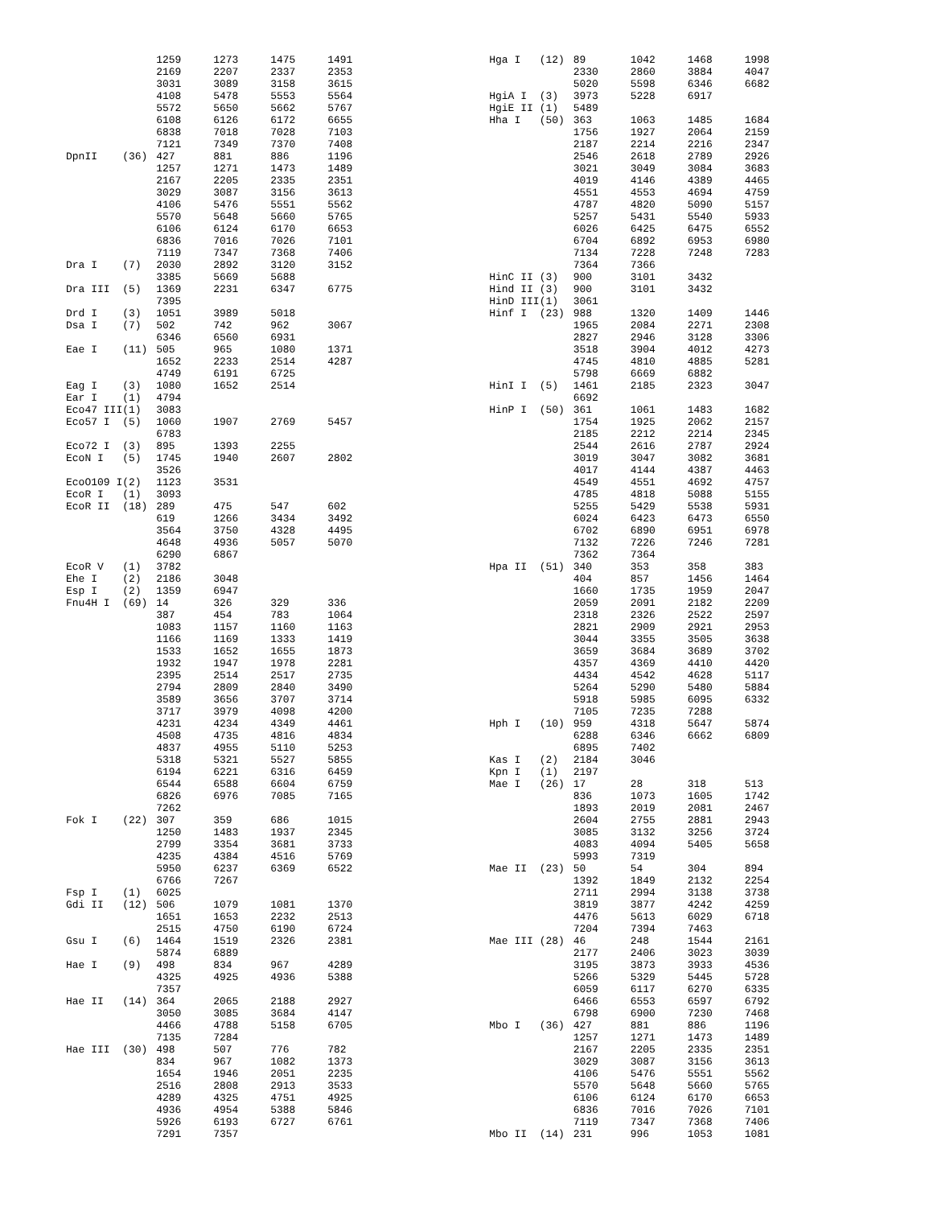| | | 1259 | 1273 | 1475 | 1491 |
| | | 2169 | 2207 | 2337 | 2353 |
| | | 3031 | 3089 | 3158 | 3615 |
| | | 4108 | 5478 | 5553 | 5564 |
| | | 5572 | 5650 | 5662 | 5767 |
| | | 6108 | 6126 | 6172 | 6655 |
| | | 6838 | 7018 | 7028 | 7103 |
| | | 7121 | 7349 | 7370 | 7408 |
| DpnII | (36) | 427 | 881 | 886 | 1196 |
| | | 1257 | 1271 | 1473 | 1489 |
| | | 2167 | 2205 | 2335 | 2351 |
| | | 3029 | 3087 | 3156 | 3613 |
| | | 4106 | 5476 | 5551 | 5562 |
| | | 5570 | 5648 | 5660 | 5765 |
| | | 6106 | 6124 | 6170 | 6653 |
| | | 6836 | 7016 | 7026 | 7101 |
| | | 7119 | 7347 | 7368 | 7406 |
| Dra I | (7) | 2030 | 2892 | 3120 | 3152 |
| | | 3385 | 5669 | 5688 | |
| Dra III | (5) | 1369 | 2231 | 6347 | 6775 |
| | | 7395 | | | |
| Drd I | (3) | 1051 | 3989 | 5018 | |
| Dsa I | (7) | 502 | 742 | 962 | 3067 |
| | | 6346 | 6560 | 6931 | |
| Eae I | (11) | 505 | 965 | 1080 | 1371 |
| | | 1652 | 2233 | 2514 | 4287 |
| | | 4749 | 6191 | 6725 | |
| Eag I | (3) | 1080 | 1652 | 2514 | |
| Ear I | (1) | 4794 | | | |
| Eco47 III | (1) | 3083 | | | |
| Eco57 I | (5) | 1060 | 1907 | 2769 | 5457 |
| | | 6783 | | | |
| Eco72 I | (3) | 895 | 1393 | 2255 | |
| EcoN I | (5) | 1745 | 1940 | 2607 | 2802 |
| | | 3526 | | | |
| EcoO109 I | (2) | 1123 | 3531 | | |
| EcoR I | (1) | 3093 | | | |
| EcoR II | (18) | 289 | 475 | 547 | 602 |
| | | 619 | 1266 | 3434 | 3492 |
| | | 3564 | 3750 | 4328 | 4495 |
| | | 4648 | 4936 | 5057 | 5070 |
| | | 6290 | 6867 | | |
| EcoR V | (1) | 3782 | | | |
| Ehe I | (2) | 2186 | 3048 | | |
| Esp I | (2) | 1359 | 6947 | | |
| Fnu4H I | (69) | 14 | 326 | 329 | 336 |
| | | 387 | 454 | 783 | 1064 |
| | | 1083 | 1157 | 1160 | 1163 |
| | | 1166 | 1169 | 1333 | 1419 |
| | | 1533 | 1652 | 1655 | 1873 |
| | | 1932 | 1947 | 1978 | 2281 |
| | | 2395 | 2514 | 2517 | 2735 |
| | | 2794 | 2809 | 2840 | 3490 |
| | | 3589 | 3656 | 3707 | 3714 |
| | | 3717 | 3979 | 4098 | 4200 |
| | | 4231 | 4234 | 4349 | 4461 |
| | | 4508 | 4735 | 4816 | 4834 |
| | | 4837 | 4955 | 5110 | 5253 |
| | | 5318 | 5321 | 5527 | 5855 |
| | | 6194 | 6221 | 6316 | 6459 |
| | | 6544 | 6588 | 6604 | 6759 |
| | | 6826 | 6976 | 7085 | 7165 |
| | | 7262 | | | |
| Fok I | (22) | 307 | 359 | 686 | 1015 |
| | | 1250 | 1483 | 1937 | 2345 |
| | | 2799 | 3354 | 3681 | 3733 |
| | | 4235 | 4384 | 4516 | 5769 |
| | | 5950 | 6237 | 6369 | 6522 |
| | | 6766 | 7267 | | |
| Fsp I | (1) | 6025 | | | |
| Gdi II | (12) | 506 | 1079 | 1081 | 1370 |
| | | 1651 | 1653 | 2232 | 2513 |
| | | 2515 | 4750 | 6190 | 6724 |
| Gsu I | (6) | 1464 | 1519 | 2326 | 2381 |
| | | 5874 | 6889 | | |
| Hae I | (9) | 498 | 834 | 967 | 4289 |
| | | 4325 | 4925 | 4936 | 5388 |
| | | 7357 | | | |
| Hae II | (14) | 364 | 2065 | 2188 | 2927 |
| | | 3050 | 3085 | 3684 | 4147 |
| | | 4466 | 4788 | 5158 | 6705 |
| | | 7135 | 7284 | | |
| Hae III | (30) | 498 | 507 | 776 | 782 |
| | | 834 | 967 | 1082 | 1373 |
| | | 1654 | 1946 | 2051 | 2235 |
| | | 2516 | 2808 | 2913 | 3533 |
| | | 4289 | 4325 | 4751 | 4925 |
| | | 4936 | 4954 | 5388 | 5846 |
| | | 5926 | 6193 | 6727 | 6761 |
| | | 7291 | 7357 | | |
| Hga I | (12) | 89 | 1042 | 1468 | 1998 |
| | | 2330 | 2860 | 3884 | 4047 |
| | | 5020 | 5598 | 6346 | 6682 |
| HgiA I | (3) | 3973 | 5228 | 6917 | |
| HgiE II | (1) | 5489 | | | |
| Hha I | (50) | 363 | 1063 | 1485 | 1684 |
| | | 1756 | 1927 | 2064 | 2159 |
| | | 2187 | 2214 | 2216 | 2347 |
| | | 2546 | 2618 | 2789 | 2926 |
| | | 3021 | 3049 | 3084 | 3683 |
| | | 4019 | 4146 | 4389 | 4465 |
| | | 4551 | 4553 | 4694 | 4759 |
| | | 4787 | 4820 | 5090 | 5157 |
| | | 5257 | 5431 | 5540 | 5933 |
| | | 6026 | 6425 | 6475 | 6552 |
| | | 6704 | 6892 | 6953 | 6980 |
| | | 7134 | 7228 | 7248 | 7283 |
| | | 7364 | 7366 | | |
| HinC II | (3) | 900 | 3101 | 3432 | |
| Hind II | (3) | 900 | 3101 | 3432 | |
| HinD III | (1) | 3061 | | | |
| Hinf I | (23) | 988 | 1320 | 1409 | 1446 |
| | | 1965 | 2084 | 2271 | 2308 |
| | | 2827 | 2946 | 3128 | 3306 |
| | | 3518 | 3904 | 4012 | 4273 |
| | | 4745 | 4810 | 4885 | 5281 |
| | | 5798 | 6669 | 6882 | |
| HinI I | (5) | 1461 | 2185 | 2323 | 3047 |
| | | 6692 | | | |
| HinP I | (50) | 361 | 1061 | 1483 | 1682 |
| | | 1754 | 1925 | 2062 | 2157 |
| | | 2185 | 2212 | 2214 | 2345 |
| | | 2544 | 2616 | 2787 | 2924 |
| | | 3019 | 3047 | 3082 | 3681 |
| | | 4017 | 4144 | 4387 | 4463 |
| | | 4549 | 4551 | 4692 | 4757 |
| | | 4785 | 4818 | 5088 | 5155 |
| | | 5255 | 5429 | 5538 | 5931 |
| | | 6024 | 6423 | 6473 | 6550 |
| | | 6702 | 6890 | 6951 | 6978 |
| | | 7132 | 7226 | 7246 | 7281 |
| | | 7362 | 7364 | | |
| Hpa II | (51) | 340 | 353 | 358 | 383 |
| | | 404 | 857 | 1456 | 1464 |
| | | 1660 | 1735 | 1959 | 2047 |
| | | 2059 | 2091 | 2182 | 2209 |
| | | 2318 | 2326 | 2522 | 2597 |
| | | 2821 | 2909 | 2921 | 2953 |
| | | 3044 | 3355 | 3505 | 3638 |
| | | 3659 | 3684 | 3689 | 3702 |
| | | 4357 | 4369 | 4410 | 4420 |
| | | 4434 | 4542 | 4628 | 5117 |
| | | 5264 | 5290 | 5480 | 5884 |
| | | 5918 | 5985 | 6095 | 6332 |
| | | 7105 | 7235 | 7288 | |
| Hph I | (10) | 959 | 4318 | 5647 | 5874 |
| | | 6288 | 6346 | 6662 | 6809 |
| | | 6895 | 7402 | | |
| Kas I | (2) | 2184 | 3046 | | |
| Kpn I | (1) | 2197 | | | |
| Mae I | (26) | 17 | 28 | 318 | 513 |
| | | 836 | 1073 | 1605 | 1742 |
| | | 1893 | 2019 | 2081 | 2467 |
| | | 2604 | 2755 | 2881 | 2943 |
| | | 3085 | 3132 | 3256 | 3724 |
| | | 4083 | 4094 | 5405 | 5658 |
| | | 5993 | 7319 | | |
| Mae II | (23) | 50 | 54 | 304 | 894 |
| | | 1392 | 1849 | 2132 | 2254 |
| | | 2711 | 2994 | 3138 | 3738 |
| | | 3819 | 3877 | 4242 | 4259 |
| | | 4476 | 5613 | 6029 | 6718 |
| | | 7204 | 7394 | 7463 | |
| Mae III | (28) | 46 | 248 | 1544 | 2161 |
| | | 2177 | 2406 | 3023 | 3039 |
| | | 3195 | 3873 | 3933 | 4536 |
| | | 5266 | 5329 | 5445 | 5728 |
| | | 6059 | 6117 | 6270 | 6335 |
| | | 6466 | 6553 | 6597 | 6792 |
| | | 6798 | 6900 | 7230 | 7468 |
| Mbo I | (36) | 427 | 881 | 886 | 1196 |
| | | 1257 | 1271 | 1473 | 1489 |
| | | 2167 | 2205 | 2335 | 2351 |
| | | 3029 | 3087 | 3156 | 3613 |
| | | 4106 | 5476 | 5551 | 5562 |
| | | 5570 | 5648 | 5660 | 5765 |
| | | 6106 | 6124 | 6170 | 6653 |
| | | 6836 | 7016 | 7026 | 7101 |
| | | 7119 | 7347 | 7368 | 7406 |
| Mbo II | (14) | 231 | 996 | 1053 | 1081 |